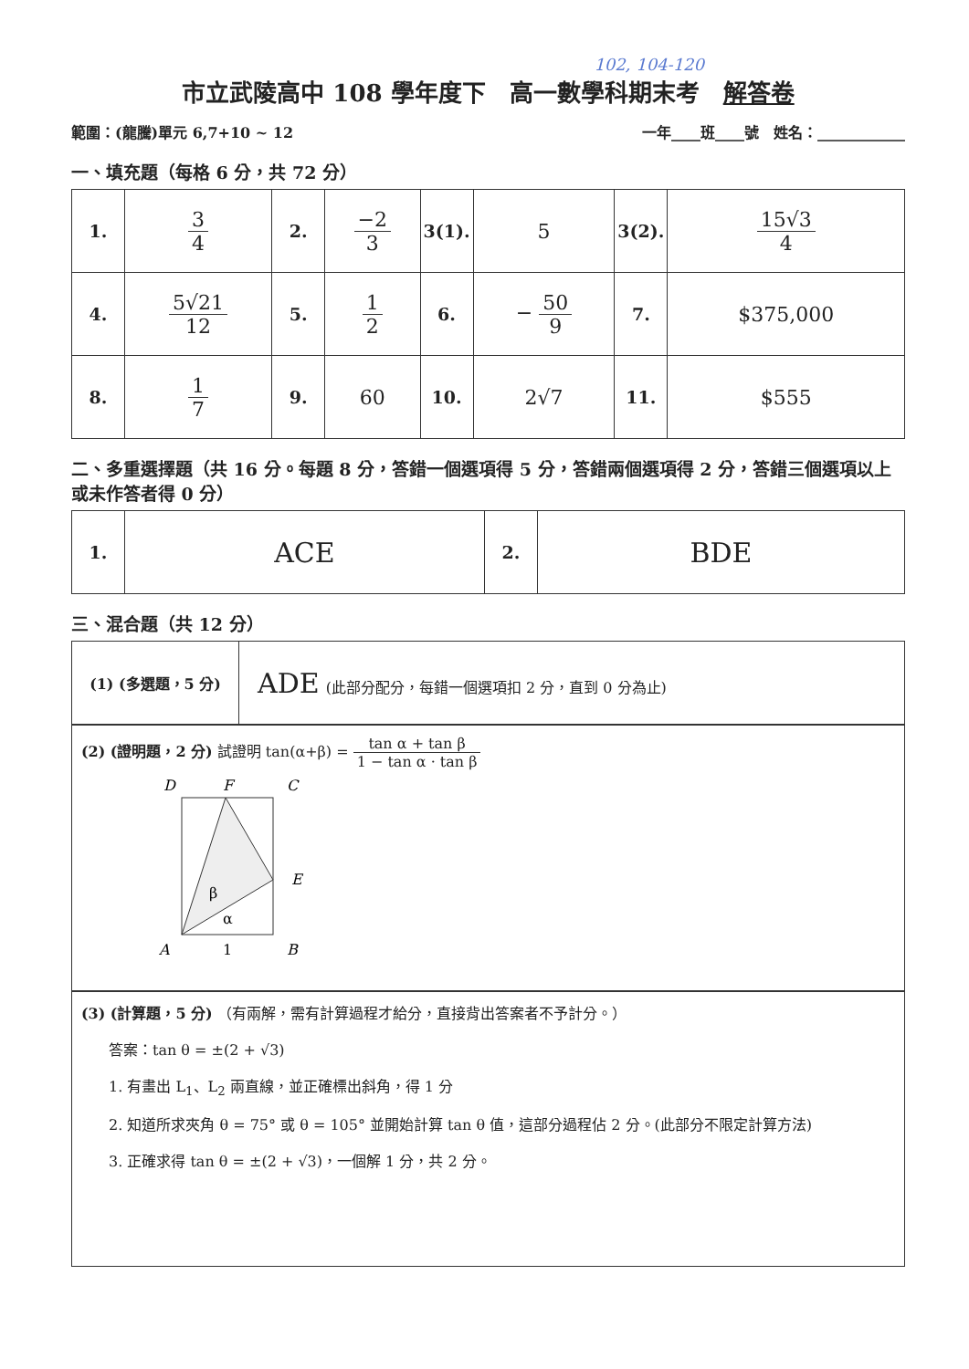102, 104-120
市立武陵高中 108 學年度下　高一數學科期末考　解答卷
範圍：(龍騰)單元 6,7+10 ~ 12 一年____班____號　姓名：____________
一、填充題（每格 6 分，共 72 分）
| 1. | 3 4 | 2. | −2 3 | 3(1). | 5 | 3(2). | 15√3 4 |
| 4. | 5√21 12 | 5. | 1 2 | 6. | − 50 9 | 7. | $375,000 |
| 8. | 1 7 | 9. | 60 | 10. | 2√7 | 11. | $555 |
二、多重選擇題（共 16 分。每題 8 分，答錯一個選項得 5 分，答錯兩個選項得 2 分，答錯三個選項以上或未作答者得 0 分）
| 1. | ACE | 2. | BDE |
三、混合題（共 12 分）
| (1) (多選題，5 分) | ADE (此部分配分，每錯一個選項扣 2 分，直到 0 分為止) |
(2) (證明題，2 分) 試證明 tan(α+β) = tan α + tan β 1 − tan α · tan β
D
F
C
E
A
1
B
β
α
(3) (計算題，5 分) （有兩解，需有計算過程才給分，直接背出答案者不予計分。）
答案：tan θ = ±(2 + √3)
1. 有畫出 L<sub>1</sub>、L<sub>2</sub> 兩直線，並正確標出斜角，得 1 分
2. 知道所求夾角 θ = 75° 或 θ = 105° 並開始計算 tan θ 值，這部分過程佔 2 分。(此部分不限定計算方法)
3. 正確求得 tan θ = ±(2 + √3)，一個解 1 分，共 2 分。